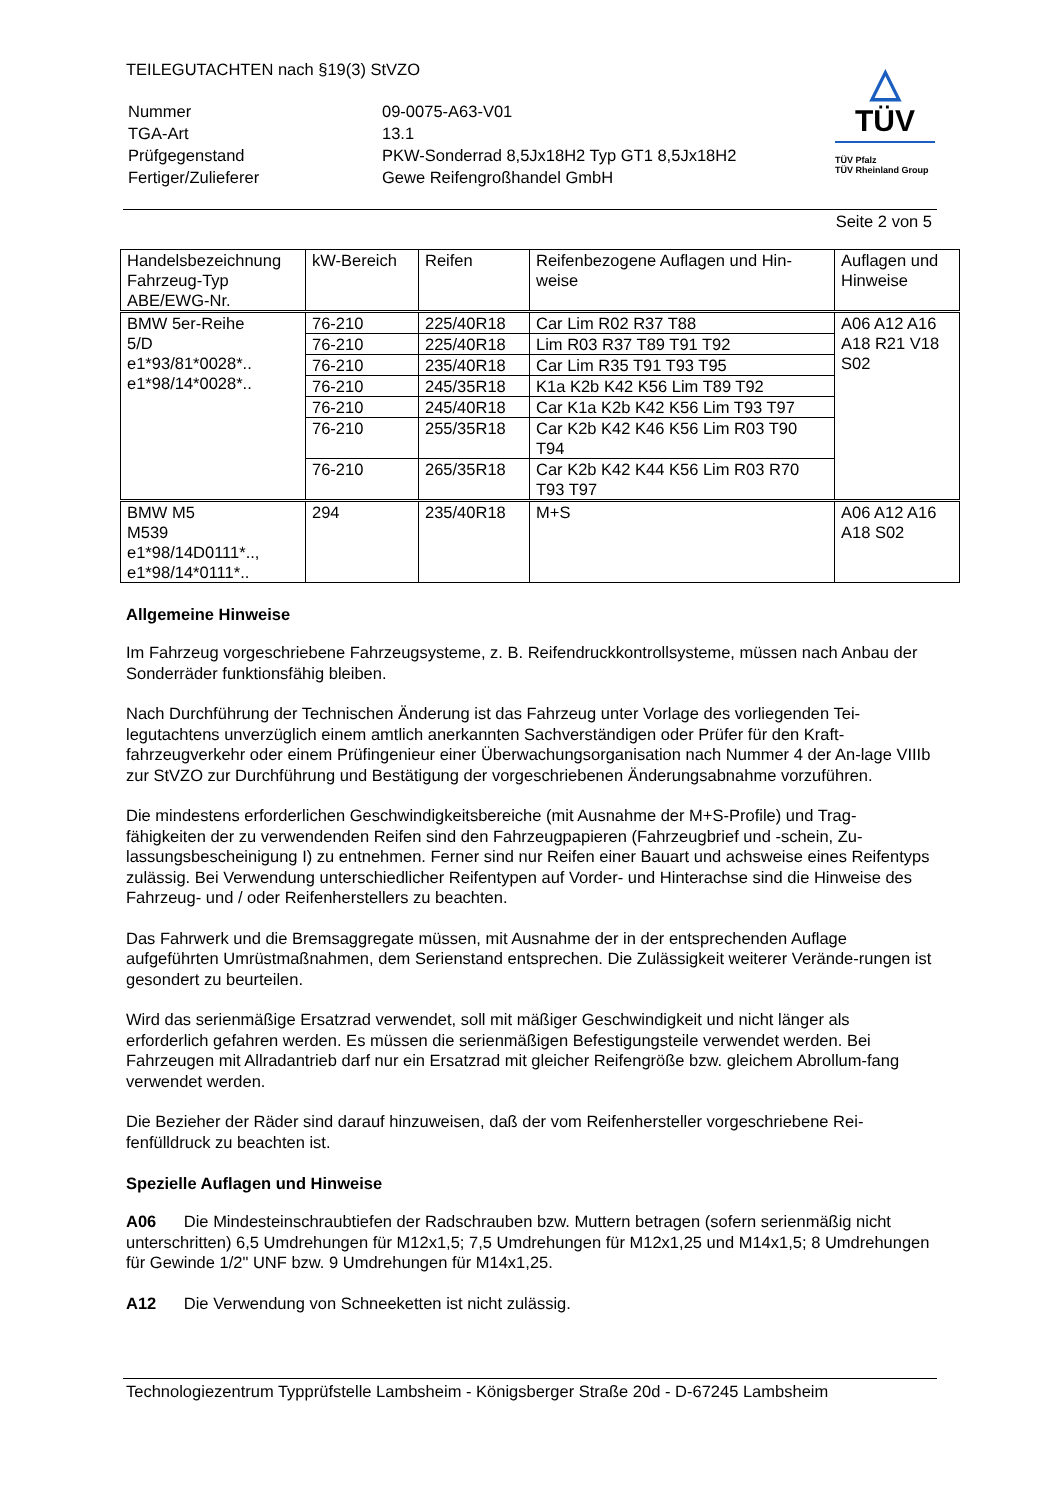TEILEGUTACHTEN nach §19(3) StVZO
| Nummer | 09-0075-A63-V01 |
| TGA-Art | 13.1 |
| Prüfgegenstand | PKW-Sonderrad 8,5Jx18H2 Typ GT1 8,5Jx18H2 |
| Fertiger/Zulieferer | Gewe Reifengroßhandel GmbH |
△
TÜV
TÜV Pfalz
TÜV Rheinland Group
Seite 2 von 5
| Handelsbezeichnung Fahrzeug-Typ ABE/EWG-Nr. | kW-Bereich | Reifen | Reifenbezogene Auflagen und Hin-weise | Auflagen und Hinweise |
| BMW 5er-Reihe 5/D e1*93/81*0028*.. e1*98/14*0028*.. | 76-210 | 225/40R18 | Car Lim R02 R37 T88 | A06 A12 A16 A18 R21 V18 S02 |
| | 76-210 | 225/40R18 | Lim R03 R37 T89 T91 T92 | |
| | 76-210 | 235/40R18 | Car Lim R35 T91 T93 T95 | |
| | 76-210 | 245/35R18 | K1a K2b K42 K56 Lim T89 T92 | |
| | 76-210 | 245/40R18 | Car K1a K2b K42 K56 Lim T93 T97 | |
| | 76-210 | 255/35R18 | Car K2b K42 K46 K56 Lim R03 T90 T94 | |
| | 76-210 | 265/35R18 | Car K2b K42 K44 K56 Lim R03 R70 T93 T97 | |
| BMW M5 M539 e1*98/14D0111*.., e1*98/14*0111*.. | 294 | 235/40R18 | M+S | A06 A12 A16 A18 S02 |
Allgemeine Hinweise
Im Fahrzeug vorgeschriebene Fahrzeugsysteme, z. B. Reifendruckkontrollsysteme, müssen nach Anbau der Sonderräder funktionsfähig bleiben.
Nach Durchführung der Technischen Änderung ist das Fahrzeug unter Vorlage des vorliegenden Tei-legutachtens unverzüglich einem amtlich anerkannten Sachverständigen oder Prüfer für den Kraft-fahrzeugverkehr oder einem Prüfingenieur einer Überwachungsorganisation nach Nummer 4 der An-lage VIIIb zur StVZO zur Durchführung und Bestätigung der vorgeschriebenen Änderungsabnahme vorzuführen.
Die mindestens erforderlichen Geschwindigkeitsbereiche (mit Ausnahme der M+S-Profile) und Trag-fähigkeiten der zu verwendenden Reifen sind den Fahrzeugpapieren (Fahrzeugbrief und -schein, Zu-lassungsbescheinigung I) zu entnehmen. Ferner sind nur Reifen einer Bauart und achsweise eines Reifentyps zulässig. Bei Verwendung unterschiedlicher Reifentypen auf Vorder- und Hinterachse sind die Hinweise des Fahrzeug- und / oder Reifenherstellers zu beachten.
Das Fahrwerk und die Bremsaggregate müssen, mit Ausnahme der in der entsprechenden Auflage aufgeführten Umrüstmaßnahmen, dem Serienstand entsprechen. Die Zulässigkeit weiterer Verände-rungen ist gesondert zu beurteilen.
Wird das serienmäßige Ersatzrad verwendet, soll mit mäßiger Geschwindigkeit und nicht länger als erforderlich gefahren werden. Es müssen die serienmäßigen Befestigungsteile verwendet werden. Bei Fahrzeugen mit Allradantrieb darf nur ein Ersatzrad mit gleicher Reifengröße bzw. gleichem Abrollum-fang verwendet werden.
Die Bezieher der Räder sind darauf hinzuweisen, daß der vom Reifenhersteller vorgeschriebene Rei-fenfülldruck zu beachten ist.
Spezielle Auflagen und Hinweise
A06 Die Mindesteinschraubtiefen der Radschrauben bzw. Muttern betragen (sofern serienmäßig nicht unterschritten) 6,5 Umdrehungen für M12x1,5; 7,5 Umdrehungen für M12x1,25 und M14x1,5; 8 Umdrehungen für Gewinde 1/2" UNF bzw. 9 Umdrehungen für M14x1,25.
A12 Die Verwendung von Schneeketten ist nicht zulässig.
Technologiezentrum Typprüfstelle Lambsheim - Königsberger Straße 20d - D-67245 Lambsheim